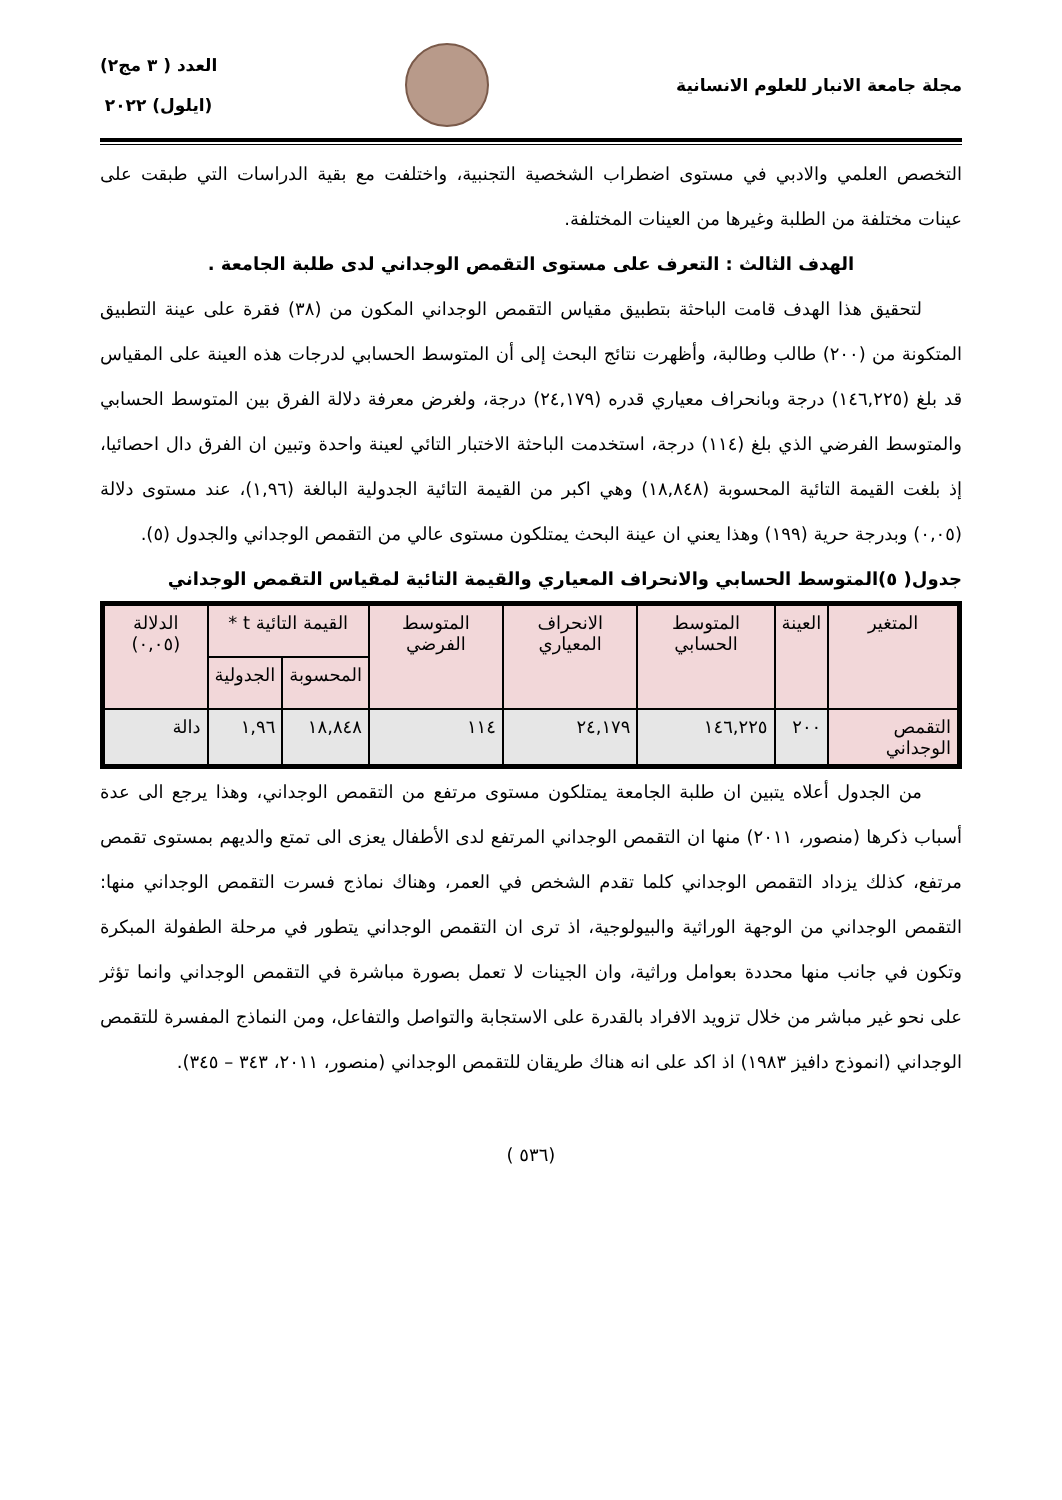مجلة جامعة الانبار للعلوم الانسانية
العدد ( ٣ مج٢)
(ايلول) ٢٠٢٢
التخصص العلمي والادبي في مستوى اضطراب الشخصية التجنبية، واختلفت مع بقية الدراسات التي طبقت على عينات مختلفة من الطلبة وغيرها من العينات المختلفة.
الهدف الثالث : التعرف على مستوى التقمص الوجداني لدى طلبة الجامعة .
لتحقيق هذا الهدف قامت الباحثة بتطبيق مقياس التقمص الوجداني المكون من (٣٨) فقرة على عينة التطبيق المتكونة من (٢٠٠) طالب وطالبة، وأظهرت نتائج البحث إلى أن المتوسط الحسابي لدرجات هذه العينة على المقياس قد بلغ (١٤٦,٢٢٥) درجة وبانحراف معياري قدره (٢٤,١٧٩) درجة، ولغرض معرفة دلالة الفرق بين المتوسط الحسابي والمتوسط الفرضي الذي بلغ (١١٤) درجة، استخدمت الباحثة الاختبار التائي لعينة واحدة وتبين ان الفرق دال احصائيا، إذ بلغت القيمة التائية المحسوبة (١٨,٨٤٨) وهي اكبر من القيمة التائية الجدولية البالغة (١,٩٦)، عند مستوى دلالة (٠,٠٥) وبدرجة حرية (١٩٩) وهذا يعني ان عينة البحث يمتلكون مستوى عالي من التقمص الوجداني والجدول (٥).
جدول( ٥)المتوسط الحسابي والانحراف المعياري والقيمة التائية لمقياس التقمص الوجداني
| المتغير | العينة | المتوسط الحسابي | الانحراف المعياري | المتوسط الفرضي | القيمة التائية t * | | الدلالة (٠,٠٥) |
| --- | --- | --- | --- | --- | --- | --- | --- |
| | | | | | المحسوبة | الجدولية | |
| التقمص الوجداني | ٢٠٠ | ١٤٦,٢٢٥ | ٢٤,١٧٩ | ١١٤ | ١٨,٨٤٨ | ١,٩٦ | دالة |
من الجدول أعلاه يتبين ان طلبة الجامعة يمتلكون مستوى مرتفع من التقمص الوجداني، وهذا يرجع الى عدة أسباب ذكرها (منصور، ٢٠١١) منها ان التقمص الوجداني المرتفع لدى الأطفال يعزى الى تمتع والديهم بمستوى تقمص مرتفع، كذلك يزداد التقمص الوجداني كلما تقدم الشخص في العمر، وهناك نماذج فسرت التقمص الوجداني منها: التقمص الوجداني من الوجهة الوراثية والبيولوجية، اذ ترى ان التقمص الوجداني يتطور في مرحلة الطفولة المبكرة وتكون في جانب منها محددة بعوامل وراثية، وان الجينات لا تعمل بصورة مباشرة في التقمص الوجداني وانما تؤثر على نحو غير مباشر من خلال تزويد الافراد بالقدرة على الاستجابة والتواصل والتفاعل، ومن النماذج المفسرة للتقمص الوجداني (انموذج دافيز ١٩٨٣) اذ اكد على انه هناك طريقان للتقمص الوجداني (منصور، ٢٠١١، ٣٤٣ – ٣٤٥).
(٥٣٦ )